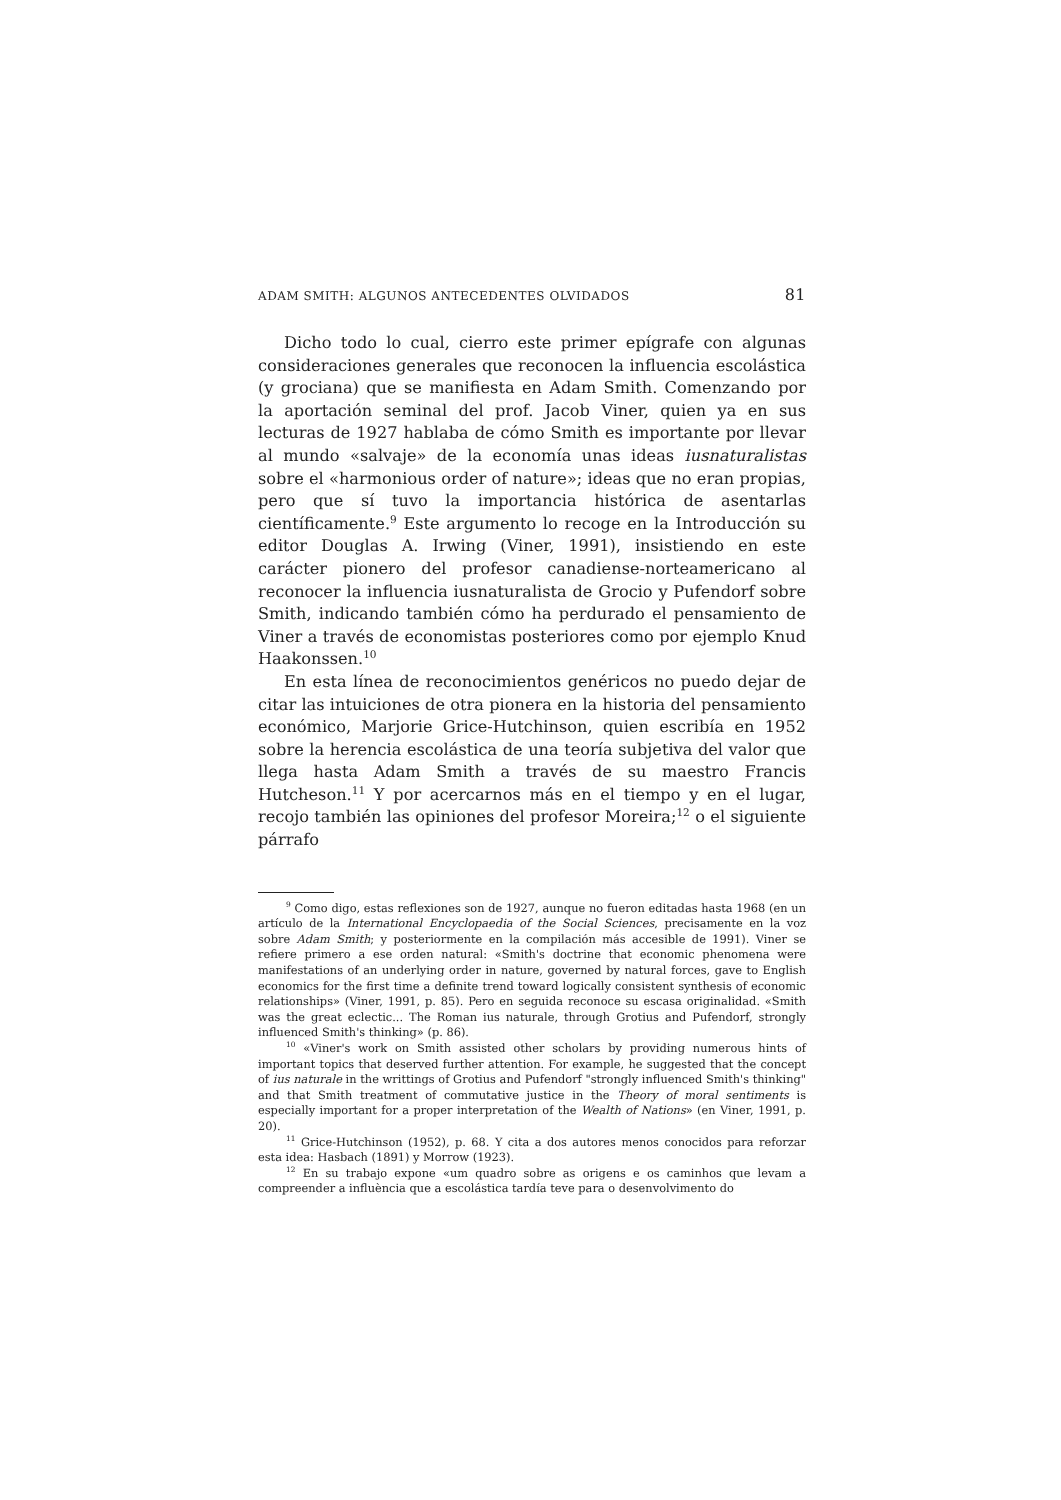ADAM SMITH: ALGUNOS ANTECEDENTES OLVIDADOS 81
Dicho todo lo cual, cierro este primer epígrafe con algunas consideraciones generales que reconocen la influencia escolástica (y grociana) que se manifiesta en Adam Smith. Comenzando por la aportación seminal del prof. Jacob Viner, quien ya en sus lecturas de 1927 hablaba de cómo Smith es importante por llevar al mundo «salvaje» de la economía unas ideas iusnaturalistas sobre el «harmonious order of nature»; ideas que no eran propias, pero que sí tuvo la importancia histórica de asentarlas científicamente.<sup>9</sup> Este argumento lo recoge en la Introducción su editor Douglas A. Irwing (Viner, 1991), insistiendo en este carácter pionero del profesor canadiense-norteamericano al reconocer la influencia iusnaturalista de Grocio y Pufendorf sobre Smith, indicando también cómo ha perdurado el pensamiento de Viner a través de economistas posteriores como por ejemplo Knud Haakonssen.<sup>10</sup>
En esta línea de reconocimientos genéricos no puedo dejar de citar las intuiciones de otra pionera en la historia del pensamiento económico, Marjorie Grice-Hutchinson, quien escribía en 1952 sobre la herencia escolástica de una teoría subjetiva del valor que llega hasta Adam Smith a través de su maestro Francis Hutcheson.<sup>11</sup> Y por acercarnos más en el tiempo y en el lugar, recojo también las opiniones del profesor Moreira;<sup>12</sup> o el siguiente párrafo
<sup>9</sup> Como digo, estas reflexiones son de 1927, aunque no fueron editadas hasta 1968 (en un artículo de la International Encyclopaedia of the Social Sciences, precisamente en la voz sobre Adam Smith; y posteriormente en la compilación más accesible de 1991). Viner se refiere primero a ese orden natural: «Smith's doctrine that economic phenomena were manifestations of an underlying order in nature, governed by natural forces, gave to English economics for the first time a definite trend toward logically consistent synthesis of economic relationships» (Viner, 1991, p. 85). Pero en seguida reconoce su escasa originalidad. «Smith was the great eclectic... The Roman ius naturale, through Grotius and Pufendorf, strongly influenced Smith's thinking» (p. 86).
<sup>10</sup> «Viner's work on Smith assisted other scholars by providing numerous hints of important topics that deserved further attention. For example, he suggested that the concept of ius naturale in the writtings of Grotius and Pufendorf "strongly influenced Smith's thinking" and that Smith treatment of commutative justice in the Theory of moral sentiments is especially important for a proper interpretation of the Wealth of Nations» (en Viner, 1991, p. 20).
<sup>11</sup> Grice-Hutchinson (1952), p. 68. Y cita a dos autores menos conocidos para reforzar esta idea: Hasbach (1891) y Morrow (1923).
<sup>12</sup> En su trabajo expone «um quadro sobre as origens e os caminhos que levam a compreender a influència que a escolástica tardía teve para o desenvolvimento do